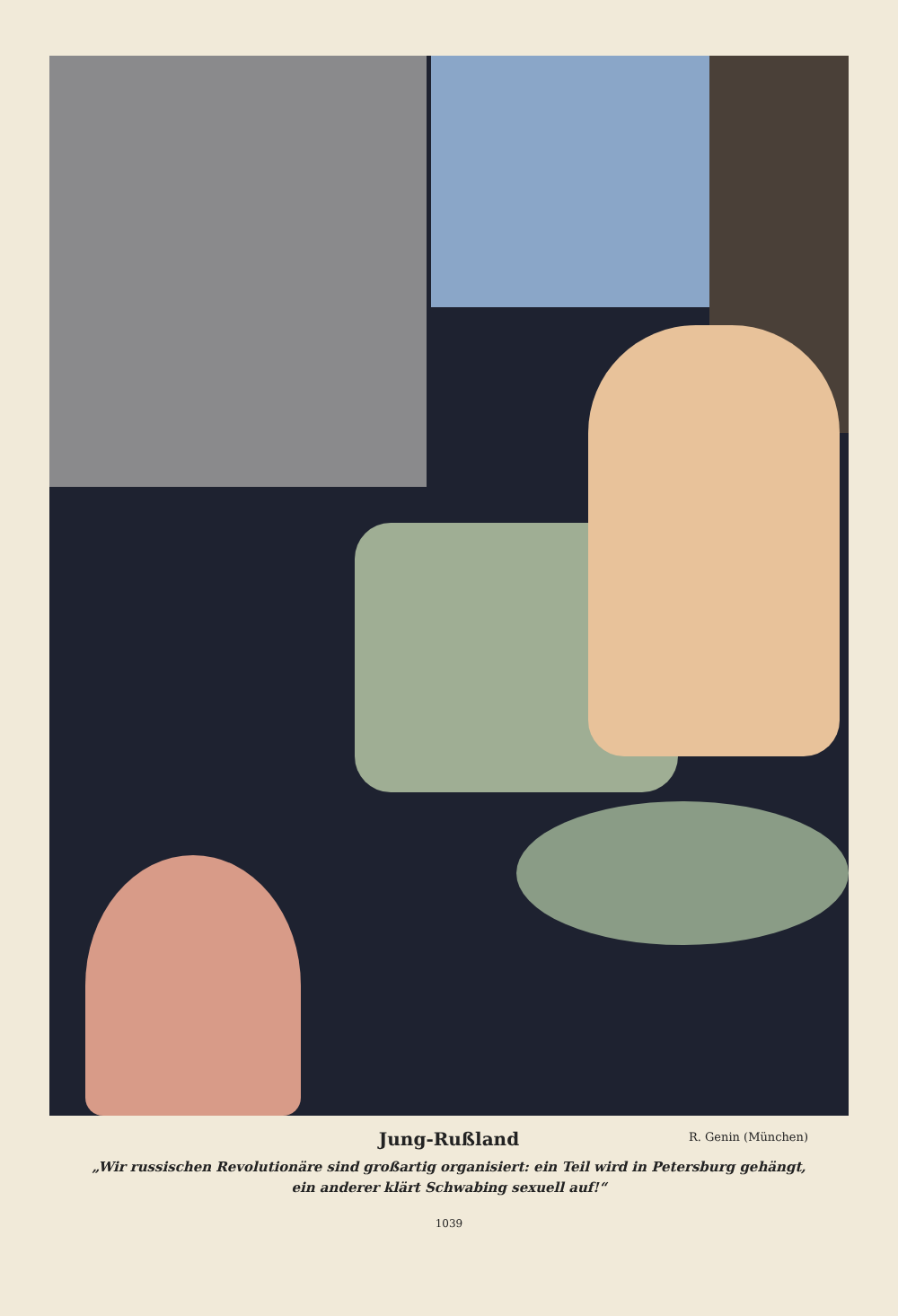Jung-Rußland R. Genin (München)
„Wir russischen Revolutionäre sind großartig organisiert: ein Teil wird in Petersburg gehängt,
ein anderer klärt Schwabing sexuell auf!“
1039